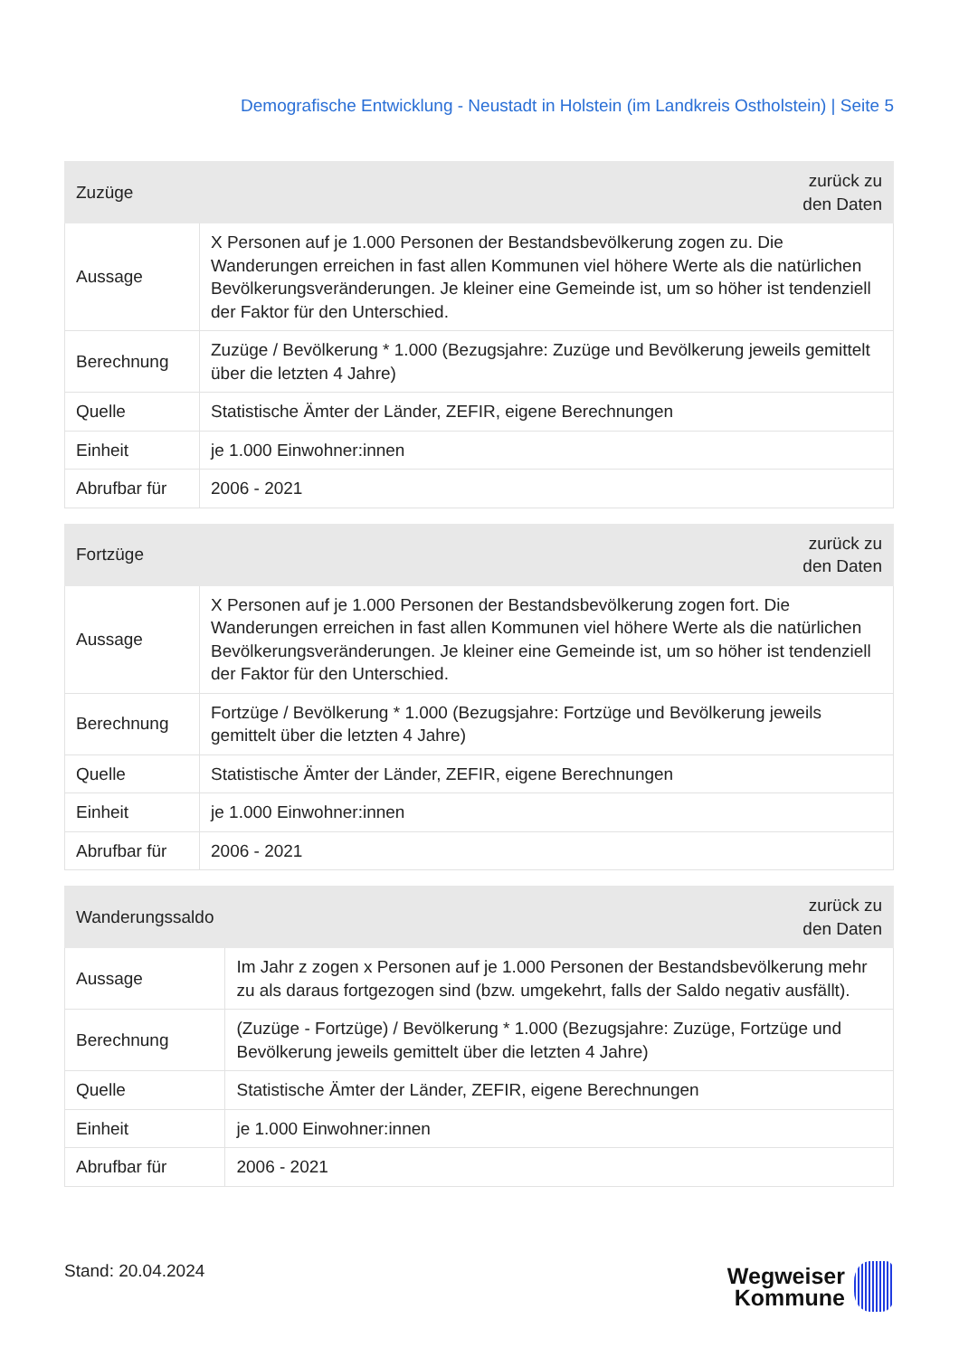Demografische Entwicklung - Neustadt in Holstein (im Landkreis Ostholstein) | Seite 5
| Zuzüge | zurück zu den Daten |
| --- | --- |
| Aussage | X Personen auf je 1.000 Personen der Bestandsbevölkerung zogen zu. Die Wanderungen erreichen in fast allen Kommunen viel höhere Werte als die natürlichen Bevölkerungsveränderungen. Je kleiner eine Gemeinde ist, um so höher ist tendenziell der Faktor für den Unterschied. |
| Berechnung | Zuzüge / Bevölkerung * 1.000 (Bezugsjahre: Zuzüge und Bevölkerung jeweils gemittelt über die letzten 4 Jahre) |
| Quelle | Statistische Ämter der Länder, ZEFIR, eigene Berechnungen |
| Einheit | je 1.000 Einwohner:innen |
| Abrufbar für | 2006 - 2021 |
| Fortzüge | zurück zu den Daten |
| --- | --- |
| Aussage | X Personen auf je 1.000 Personen der Bestandsbevölkerung zogen fort. Die Wanderungen erreichen in fast allen Kommunen viel höhere Werte als die natürlichen Bevölkerungsveränderungen. Je kleiner eine Gemeinde ist, um so höher ist tendenziell der Faktor für den Unterschied. |
| Berechnung | Fortzüge / Bevölkerung * 1.000 (Bezugsjahre: Fortzüge und Bevölkerung jeweils gemittelt über die letzten 4 Jahre) |
| Quelle | Statistische Ämter der Länder, ZEFIR, eigene Berechnungen |
| Einheit | je 1.000 Einwohner:innen |
| Abrufbar für | 2006 - 2021 |
| Wanderungssaldo | zurück zu den Daten |
| --- | --- |
| Aussage | Im Jahr z zogen x Personen auf je 1.000 Personen der Bestandsbevölkerung mehr zu als daraus fortgezogen sind (bzw. umgekehrt, falls der Saldo negativ ausfällt). |
| Berechnung | (Zuzüge - Fortzüge) / Bevölkerung * 1.000 (Bezugsjahre: Zuzüge, Fortzüge und Bevölkerung jeweils gemittelt über die letzten 4 Jahre) |
| Quelle | Statistische Ämter der Länder, ZEFIR, eigene Berechnungen |
| Einheit | je 1.000 Einwohner:innen |
| Abrufbar für | 2006 - 2021 |
Stand: 20.04.2024
Wegweiser
Kommune